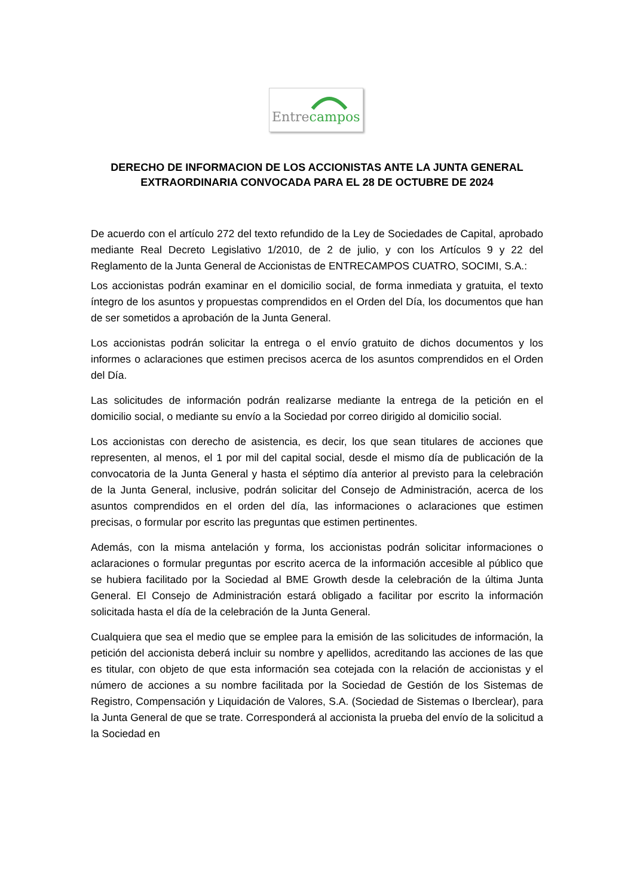Entrecampos
DERECHO DE INFORMACION DE LOS ACCIONISTAS ANTE LA JUNTA GENERAL EXTRAORDINARIA CONVOCADA PARA EL 28 DE OCTUBRE DE 2024
De acuerdo con el artículo 272 del texto refundido de la Ley de Sociedades de Capital, aprobado mediante Real Decreto Legislativo 1/2010, de 2 de julio, y con los Artículos 9 y 22 del Reglamento de la Junta General de Accionistas de ENTRECAMPOS CUATRO, SOCIMI, S.A.:
Los accionistas podrán examinar en el domicilio social, de forma inmediata y gratuita, el texto íntegro de los asuntos y propuestas comprendidos en el Orden del Día, los documentos que han de ser sometidos a aprobación de la Junta General.
Los accionistas podrán solicitar la entrega o el envío gratuito de dichos documentos y los informes o aclaraciones que estimen precisos acerca de los asuntos comprendidos en el Orden del Día.
Las solicitudes de información podrán realizarse mediante la entrega de la petición en el domicilio social, o mediante su envío a la Sociedad por correo dirigido al domicilio social.
Los accionistas con derecho de asistencia, es decir, los que sean titulares de acciones que representen, al menos, el 1 por mil del capital social, desde el mismo día de publicación de la convocatoria de la Junta General y hasta el séptimo día anterior al previsto para la celebración de la Junta General, inclusive, podrán solicitar del Consejo de Administración, acerca de los asuntos comprendidos en el orden del día, las informaciones o aclaraciones que estimen precisas, o formular por escrito las preguntas que estimen pertinentes.
Además, con la misma antelación y forma, los accionistas podrán solicitar informaciones o aclaraciones o formular preguntas por escrito acerca de la información accesible al público que se hubiera facilitado por la Sociedad al BME Growth desde la celebración de la última Junta General. El Consejo de Administración estará obligado a facilitar por escrito la información solicitada hasta el día de la celebración de la Junta General.
Cualquiera que sea el medio que se emplee para la emisión de las solicitudes de información, la petición del accionista deberá incluir su nombre y apellidos, acreditando las acciones de las que es titular, con objeto de que esta información sea cotejada con la relación de accionistas y el número de acciones a su nombre facilitada por la Sociedad de Gestión de los Sistemas de Registro, Compensación y Liquidación de Valores, S.A. (Sociedad de Sistemas o Iberclear), para la Junta General de que se trate. Corresponderá al accionista la prueba del envío de la solicitud a la Sociedad en